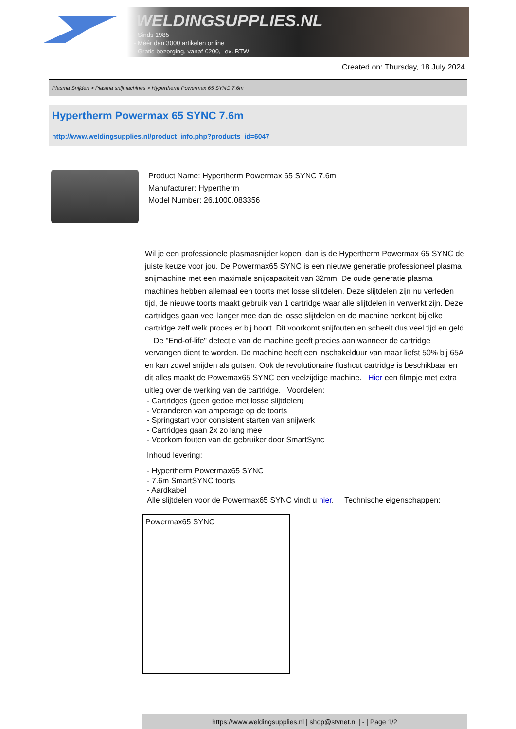WELDINGSUPPLIES.NL
- Sinds 1985
- Méér dan 3000 artikelen online
- Gratis bezorging, vanaf €200,--ex. BTW
Created on: Thursday, 18 July 2024
Plasma Snijden > Plasma snijmachines > Hypertherm Powermax 65 SYNC 7.6m
Hypertherm Powermax 65 SYNC 7.6m
http://www.weldingsupplies.nl/product_info.php?products_id=6047
Product Name: Hypertherm Powermax 65 SYNC 7.6m
Manufacturer: Hypertherm
Model Number: 26.1000.083356
Wil je een professionele plasmasnijder kopen, dan is de Hypertherm Powermax 65 SYNC de juiste keuze voor jou. De Powermax65 SYNC is een nieuwe generatie professioneel plasma snijmachine met een maximale snijcapaciteit van 32mm! De oude generatie plasma machines hebben allemaal een toorts met losse slijtdelen. Deze slijtdelen zijn nu verleden tijd, de nieuwe toorts maakt gebruik van 1 cartridge waar alle slijtdelen in verwerkt zijn. Deze cartridges gaan veel langer mee dan de losse slijtdelen en de machine herkent bij elke cartridge zelf welk proces er bij hoort. Dit voorkomt snijfouten en scheelt dus veel tijd en geld. De "End-of-life" detectie van de machine geeft precies aan wanneer de cartridge vervangen dient te worden. De machine heeft een inschakelduur van maar liefst 50% bij 65A en kan zowel snijden als gutsen. Ook de revolutionaire flushcut cartridge is beschikbaar en dit alles maakt de Powemax65 SYNC een veelzijdige machine. Hier een filmpje met extra uitleg over de werking van de cartridge. Voordelen:
- Cartridges (geen gedoe met losse slijtdelen)
- Veranderen van amperage op de toorts
- Springstart voor consistent starten van snijwerk
- Cartridges gaan 2x zo lang mee
- Voorkom fouten van de gebruiker door SmartSync
Inhoud levering:
- Hypertherm Powermax65 SYNC
- 7.6m SmartSYNC toorts
- Aardkabel
Alle slijtdelen voor de Powermax65 SYNC vindt u hier. Technische eigenschappen:
| Powermax65 SYNC |
https://www.weldingsupplies.nl | shop@stvnet.nl | - | Page 1/2